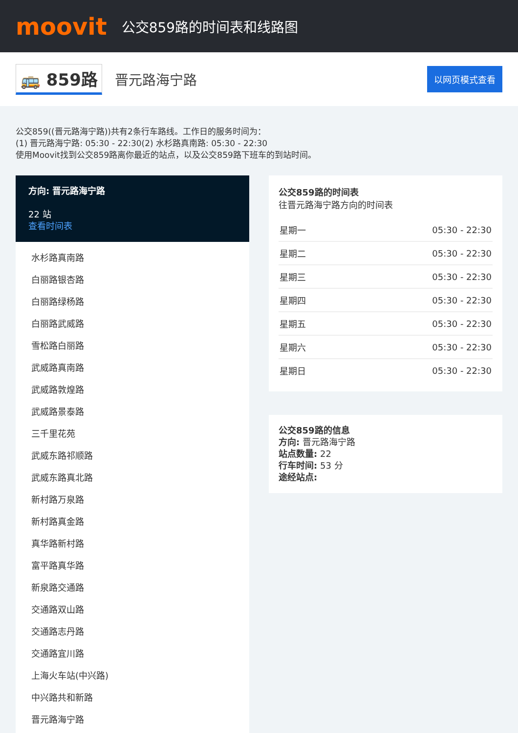moovit
公交859路的时间表和线路图
🚌 859路 晋元路海宁路 以网页模式查看
公交859((晋元路海宁路))共有2条行车路线。工作日的服务时间为：
(1) 晋元路海宁路: 05:30 - 22:30(2) 水杉路真南路: 05:30 - 22:30
使用Moovit找到公交859路离你最近的站点，以及公交859路下班车的到站时间。
方向: 晋元路海宁路
22 站
查看时间表
水杉路真南路
白丽路银杏路
白丽路绿杨路
白丽路武威路
雪松路白丽路
武威路真南路
武威路敦煌路
武威路景泰路
三千里花苑
武威东路祁顺路
武威东路真北路
新村路万泉路
新村路真金路
真华路新村路
富平路真华路
新泉路交通路
交通路双山路
交通路志丹路
交通路宜川路
上海火车站(中兴路)
中兴路共和新路
晋元路海宁路
公交859路的时间表
往晋元路海宁路方向的时间表
| 星期一 | 05:30 - 22:30 |
| 星期二 | 05:30 - 22:30 |
| 星期三 | 05:30 - 22:30 |
| 星期四 | 05:30 - 22:30 |
| 星期五 | 05:30 - 22:30 |
| 星期六 | 05:30 - 22:30 |
| 星期日 | 05:30 - 22:30 |
公交859路的信息
方向: 晋元路海宁路
站点数量: 22
行车时间: 53 分
途经站点: